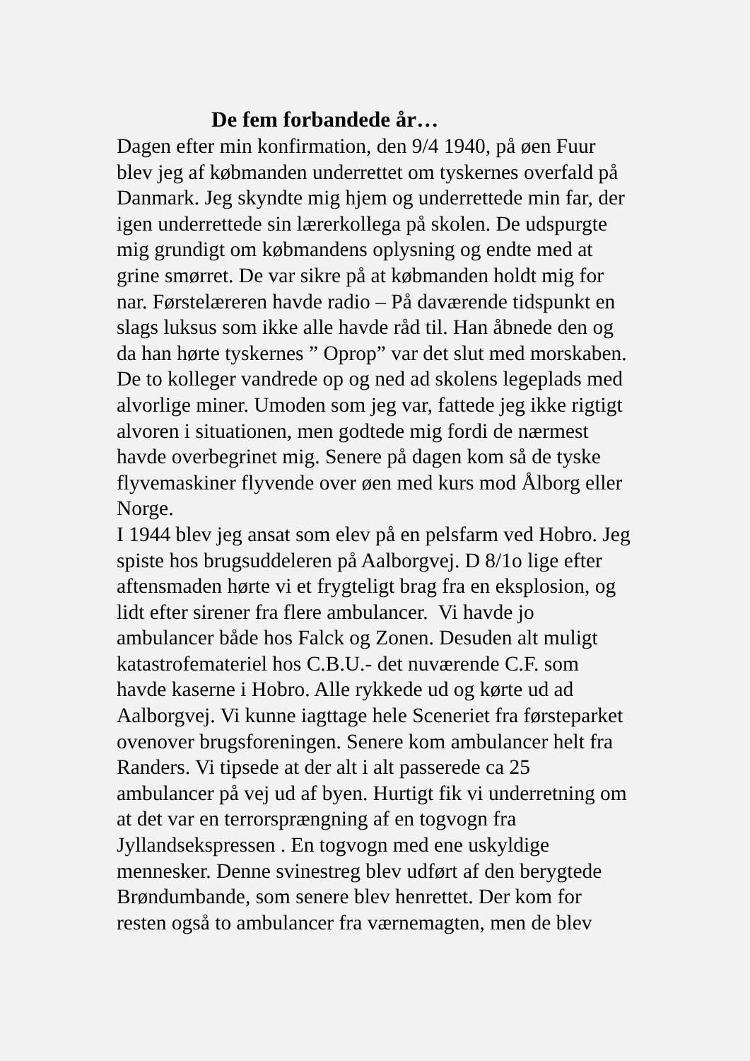De fem forbandede år…
Dagen efter min konfirmation, den 9/4 1940, på øen Fuur
blev jeg af købmanden underrettet om tyskernes overfald på
Danmark. Jeg skyndte mig hjem og underrettede min far, der
igen underrettede sin lærerkollega på skolen. De udspurgte
mig grundigt om købmandens oplysning og endte med at
grine smørret. De var sikre på at købmanden holdt mig for
nar. Førstelæreren havde radio – På daværende tidspunkt en
slags luksus som ikke alle havde råd til. Han åbnede den og
da han hørte tyskernes ” Oprop” var det slut med morskaben.
De to kolleger vandrede op og ned ad skolens legeplads med
alvorlige miner. Umoden som jeg var, fattede jeg ikke rigtigt
alvoren i situationen, men godtede mig fordi de nærmest
havde overbegrinet mig. Senere på dagen kom så de tyske
flyvemaskiner flyvende over øen med kurs mod Ålborg eller
Norge.
I 1944 blev jeg ansat som elev på en pelsfarm ved Hobro. Jeg
spiste hos brugsuddeleren på Aalborgvej. D 8/1o lige efter
aftensmaden hørte vi et frygteligt brag fra en eksplosion, og
lidt efter sirener fra flere ambulancer. Vi havde jo
ambulancer både hos Falck og Zonen. Desuden alt muligt
katastrofemateriel hos C.B.U.- det nuværende C.F. som
havde kaserne i Hobro. Alle rykkede ud og kørte ud ad
Aalborgvej. Vi kunne iagttage hele Sceneriet fra førsteparket
ovenover brugsforeningen. Senere kom ambulancer helt fra
Randers. Vi tipsede at der alt i alt passerede ca 25
ambulancer på vej ud af byen. Hurtigt fik vi underretning om
at det var en terrorsprængning af en togvogn fra
Jyllandsekspressen . En togvogn med ene uskyldige
mennesker. Denne svinestreg blev udført af den berygtede
Brøndumbande, som senere blev henrettet. Der kom for
resten også to ambulancer fra værnemagten, men de blev